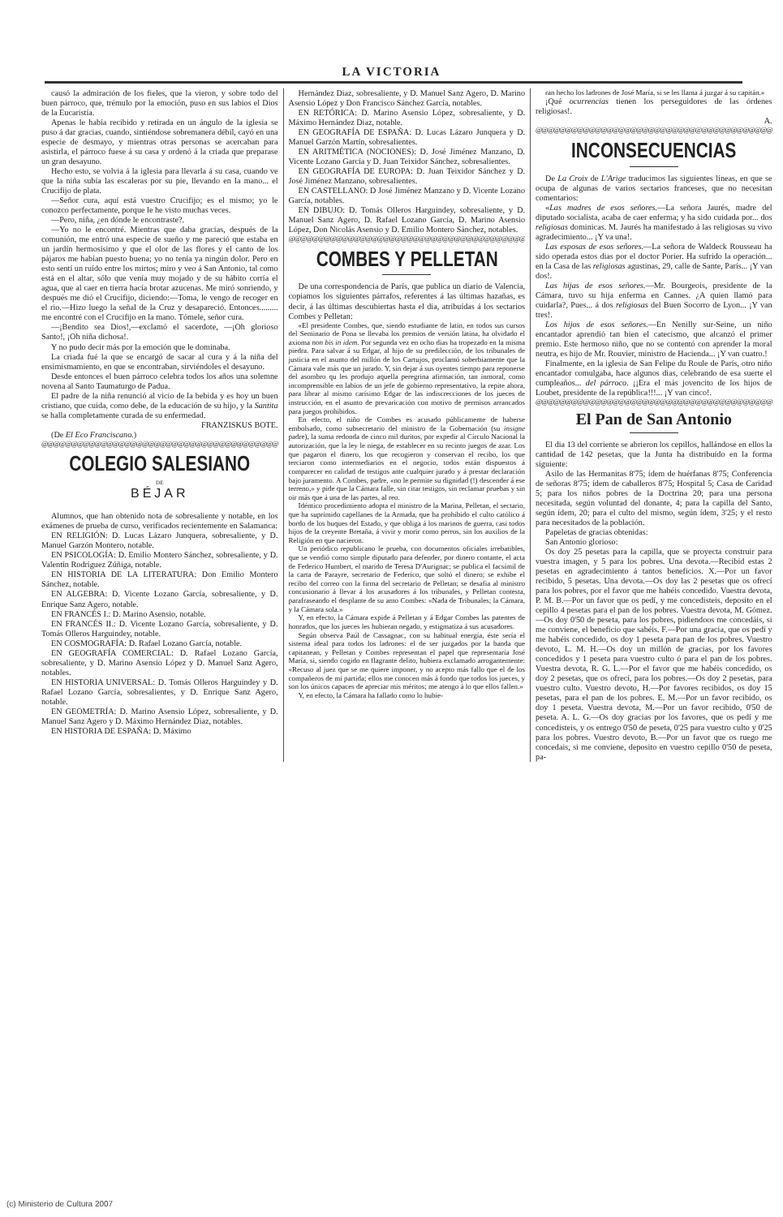LA VICTORIA
causó la admiración de los fieles, que la vieron, y sobre todo del buen párroco, que, trémulo por la emoción, puso en sus labios el Dios de la Eucaristía.
Apenas le había recibido y retirada en un ángulo de la iglesia se puso á dar gracias, cuando, sintiéndose sobremanera débil, cayó en una especie de desmayo, y mientras otras personas se acercaban para asistirla, el párroco fuese á su casa y ordenó á la criada que preparase un gran desayuno.
Hecho esto, se volvia á la iglesia para llevarla á su casa, cuando ve que la niña subía las escaleras por su pie, llevando en la mano... el Crucifijo de plata.
—Señor cura, aquí está vuestro Crucifijo; es el mismo; yo le conozco perfectamente, porque le he visto muchas veces.
—Pero, niña, ¿en dónde le encontraste?.
—Yo no le encontré. Mientras que daba gracias, después de la comunión, me entró una especie de sueño y me pareció que estaba en un jardín hermosísimo y que el olor de las flores y el canto de los pájaros me habían puesto buena; yo no tenía ya ningún dolor. Pero en esto sentí un ruído entre los mirtos; miro y veo á San Antonio, tal como está en el altar, sólo que venía muy mojado y de su hábito corría el agua, que al caer en tierra hacía brotar azucenas. Me miró sonriendo, y después me dió el Crucifijo, diciendo:—Toma, le vengo de recoger en el rio.—Hizo luego la señal de la Cruz y desapareció. Entonces......... me encontré con el Crucifijo en la mano. Tómele, señor cura.
—¡Bendito sea Dios!,—exclamó el sacerdote, —¡Oh glorioso Santo!, ¡Oh niña dichosa!.
Y no pudo decir más por la emoción que le dominaba.
La criada fué la que se encargó de sacar al cura y á la niña del ensimismamiento, en que se encontraban, sirviéndoles el desayuno.
Desde entonces el buen párroco celebra todos los años una solemne novena al Santo Taumaturgo de Padua.
El padre de la niña renunció al vicio de la bebida y es hoy un buen cristiano, que cuida, como debe, de la educación de su hijo, y la Santita se halla completamente curada de su enfermedad.
FRANZISKUS BOTE.
(De El Eco Franciscano.)
@@@@@@@@@@@@@@@@@@@@@@@@@@@@@@@@@@@@@@@@
COLEGIO SALESIANO
DE
BÉJAR
Alumnos, que han obtenido nota de sobresaliente y notable, en los exámenes de prueba de curso, verificados recientemente en Salamanca:
EN RELIGIÓN: D. Lucas Lázaro Junquera, sobresaliente, y D. Manuel Garzón Montero, notable.
EN PSICOLOGÍA: D. Emilio Montero Sánchez, sobresaliente, y D. Valentín Rodríguez Zúñiga, notable.
EN HISTORIA DE LA LITERATURA: Don Emilio Montero Sánchez, notable.
EN ALGEBRA: D. Vicente Lozano García, sobresaliente, y D. Enrique Sanz Agero, notable.
EN FRANCÉS I.: D. Marino Asensio, notable.
EN FRANCÉS II.: D. Vicente Lozano García, sobresaliente, y D. Tomás Olleros Harguindey, notable.
EN COSMOGRAFÍA: D. Rafael Lozano García, notable.
EN GEOGRAFÍA COMERCIAL: D. Rafael Lozano García, sobresaliente, y D. Marino Asensio López y D. Manuel Sanz Agero, notables.
EN HISTORIA UNIVERSAL: D. Tomás Olleros Harguindey y D. Rafael Lozano García, sobresalientes, y D. Enrique Sanz Agero, notable.
EN GEOMETRÍA: D. Marino Asensio López, sobresaliente, y D. Manuel Sanz Agero y D. Máximo Hernández Diaz, notables.
EN HISTORIA DE ESPAÑA: D. Máximo
Hernández Diaz, sobresaliente, y D. Manuel Sanz Agero, D. Marino Asensio López y Don Francisco Sánchez García, notables.
EN RETÓRICA: D. Marino Asensio López, sobresaliente, y D. Máximo Hernández Diaz, notable.
EN GEOGRAFÍA DE ESPAÑA: D. Lucas Lázaro Junquera y D. Manuel Garzón Martín, sobresalientes.
EN ARITMÉTICA (NOCIONES): D. José Jiménez Manzano, D. Vicente Lozano García y D. Juan Teixidor Sánchez, sobresalientes.
EN GEOGRAFÍA DE EUROPA: D. Juan Teixidor Sánchez y D. José Jiménez Manzano, sobresalientes.
EN CASTELLANO: D José Jiménez Manzano y D. Vicente Lozano García, notables.
EN DIBUJO: D. Tomás Olleros Harguindey, sobresaliente, y D. Manuel Sanz Agero, D. Rafael Lozano García, D. Marino Asensio López, Don Nicolás Asensio y D. Emilio Montero Sánchez, notables.
@@@@@@@@@@@@@@@@@@@@@@@@@@@@@@@@@@@@@@@@
COMBES Y PELLETAN
De una correspondencia de París, que publica un diario de Valencia, copiamos los siguientes párrafos, referentes á las últimas hazañas, es decir, á las últimas descubiertas hasta el dia, atribuídas á los sectarios Combes y Pelletan:
«El presidente Combes, que, siendo estudiante de latin, en todos sus cursos del Seminario de Pona se llevaba los premios de versión latina, ha olvidado el axioma non bis in idem. Por segunda vez en ocho dias ha tropezado en la misma piedra. Para salvar á su Edgar, al hijo de su predilección, de los tribunales de justicia en el asunto del millón de los Cartujos, proclamó soberbiamente que la Cámara vale más que un jurado. Y, sin dejar á sus oyentes tiempo para reponerse del asombro qu les produjo aquella peregrina afirmación, tan inmoral, como incomprensible en labios de un jefe de gobierno representativo, la repite ahora, para librar al mismo carísimo Edgar de las indiscrecciones de los jueces de instrucción, en el asunto de prevaricación con motivo de permisos arrancados para juegos prohibidos.
En efecto, el niño de Combes es acusado públicamente de haberse embolsado, como subsecretario del ministro de la Gobernación (su insigne padre), la suma redonda de cinco mil duritos, por expedir al Círculo Nacional la autorización, que la ley le niega, de establecer en su recinto juegos de azar. Los que pagaron el dinero, los que recogieron y conservan el recibo, los que terciaron como intermediarios en el negocio, todos están dispuestos á comparecer en calidad de testigos ante cualquier jurado y á prestar declaración bajo juramento. A Combes, padre, «no le permite su dignidad (!) descender á ese terreno,» y pide que la Cámara falle, sin citar testigos, sin reclamar pruebas y sin oir más que á una de las partes, al reo.
Idéntico procedimiento adopta el ministro de la Marina, Pelletan, el sectario, que ha suprimido capellanes de la Armada, que ha prohibido el culto católico á bordo de los buques del Estado, y que obliga á los marinos de guerra, casi todos hijos de la creyente Bretaña, á vivir y morir como perros, sin los auxilios de la Religión en que nacieron.
Un periódico republicano le prueba, con documentos oficiales irrebatibles, que se vendió como simple diputado para defender, por dinero contante, el acta de Federico Humbert, el marido de Teresa D'Aurignac; se publica el facsímil de la carta de Parayre, secretario de Federico, que soltó el dinero; se exhibe el recibo del correo con la firma del secretario de Pelletan; se desafia al ministro concusionario á llevar á los acusadores á los tribunales, y Pelletan contesta, parafraseando el desplante de su amo Combes: «Nada de Tribunales; la Cámara, y la Cámara sola.»
Y, en efecto, la Cámara expide á Pelletan y á Edgar Combes las patentes de honrados, que los jueces les hubieran negado, y estigmatiza á sus acusadores.
Según observa Paúl de Cassagnac, con su habitual energía, éste sería el sistema ideal para todos los ladrones: el de ser juzgados por la banda que capitanean, y Pelletan y Combes representan el papel que representaría José María, si, siendo cogido en flagrante delito, hubiera exclamado arrogantemente: «Recuso al juez que se me quiere imponer, y no acepto más fallo que el de los compañeros de mi partida; ellos me conocen más á fondo que todos los jueces, y son los únicos capaces de apreciar mis méritos; me atengo á lo que ellos fallen.»
Y, en efecto, la Cámara ha fallado como lo hubie-
ran hecho los ladrones de José María, si se les llama á juzgar á su capitán.»
¡Qué ocurrencias tienen los perseguidores de las órdenes religiosas!.
A.
@@@@@@@@@@@@@@@@@@@@@@@@@@@@@@@@@@@@@@@@
INCONSECUENCIAS
De La Croix de L'Arige traducimos las siguientes líneas, en que se ocupa de algunas de varios sectarios franceses, que no necesitan comentarios:
«Las madres de esos señores.—La señora Jaurés, madre del diputado socialista, acaba de caer enferma; y ha sido cuidada por... dos religiosas dominicas. M. Jaurés ha manifestado á las religiosas su vivo agradecimiento... ¡Y va una!.
Las esposas de esos señores.—La señora de Waldeck Rousseau ha sido operada estos dias por el doctor Porier. Ha sufrido la operación... en la Casa de las religiosas agustinas, 29, calle de Sante, París... ¡Y van dos!.
Las hijas de esos señores.—Mr. Bourgeois, presidente de la Cámara, tuvo su hija enferma en Cannes. ¿A quien llamó para cuidarla?, Pues... á dos religiosas del Buen Socorro de Lyon... ¡Y van tres!.
Los hijos de esos señores.—En Nenilly sur-Seine, un niño encantador aprendió tan bien el catecismo, que alcanzó el primer premio. Este hermoso niño, que no se contentó con aprender la moral neutra, es hijo de Mr. Rouvier, ministro de Hacienda... ¡Y van cuatro.!
Finalmente, en la iglesia de San Felipe du Roule de París, otro niño encantador comulgaba, hace algunos dias, celebrando de esa suerte el cumpleaños... del párroco. ¡¡Era el más jovencito de los hijos de Loubet, presidente de la república!!!... ¡Y van cinco!.
@@@@@@@@@@@@@@@@@@@@@@@@@@@@@@@@@@@@@@@@
El Pan de San Antonio
El dia 13 del corriente se abrieron los cepillos, hallándose en ellos la cantidad de 142 pesetas, que la Junta ha distribuído en la forma siguiente:
Asilo de las Hermanitas 8'75; ídem de huérfanas 8'75; Conferencia de señoras 8'75; ídem de caballeros 8'75; Hospital 5; Casa de Caridad 5; para los niños pobres de la Doctrina 20; para una persona necesitada, según voluntad del donante, 4; para la capilla del Santo, según ídem, 20; para el culto del mismo, según ídem, 3'25; y el resto para necesitados de la población.
Papeletas de gracias obtenidas:
San Antonio glorioso:
Os doy 25 pesetas para la capilla, que se proyecta construir para vuestra imagen, y 5 para los pobres. Una devota.—Recibid estas 2 pesetas en agradecimiento á tantos beneficios. X.—Por un favor recibido, 5 pesetas. Una devota.—Os doy las 2 pesetas que os ofrecí para los pobres, por el favor que me habéis concedido. Vuestra devota, P. M. B.—Por un favor que os pedí, y me concedisteis, deposito en el cepillo 4 pesetas para el pan de los pobres. Vuestra devota, M. Gómez.—Os doy 0'50 de peseta, para los pobres, pidiendoos me concedáis, si me conviene, el beneficio que sabéis. F.—Por una gracia, que os pedí y me habéis concedido, os doy 1 peseta para pan de los pobres. Vuestro devoto, L. M. H.—Os doy un millón de gracias, por los favores concedidos y 1 peseta para vuestro culto ó para el pan de los pobres. Vuestra devota, R. G. L.—Por el favor que me habéis concedido, os doy 2 pesetas, que os ofrecí, para los pobres.—Os doy 2 pesetas, para vuestro culto. Vuestro devoto, H.—Por favores recibidos, os doy 15 pesetas, para el pan de los pobres. E. M.—Por un favor recibido, os doy 1 peseta. Vuestra devota, M.—Por un favor recibido, 0'50 de peseta. A. L. G.—Os doy gracias por los favores, que os pedí y me concedisteis, y os entrego 0'50 de peseta, 0'25 para vuestro culto y 0'25 para los pobres. Vuestro devoto, B.—Por un favor que os ruego me concedais, si me conviene, deposito en vuestro cepillo 0'50 de peseta, pa-
(c) Ministerio de Cultura 2007